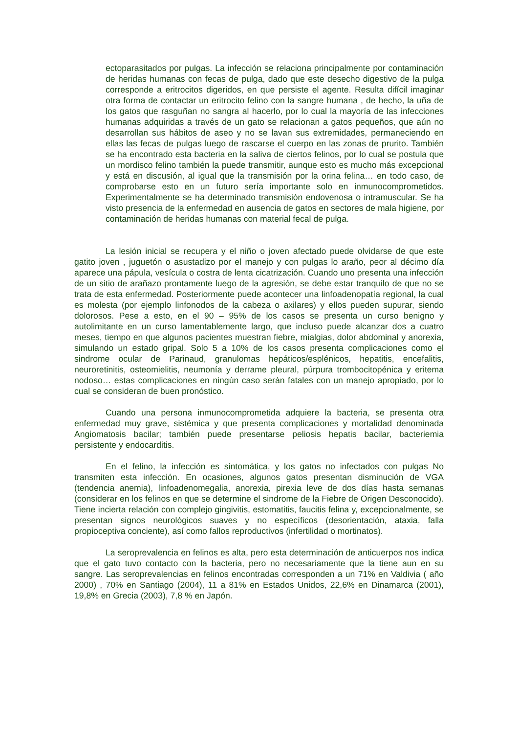ectoparasitados por pulgas. La infección se relaciona principalmente por contaminación de heridas humanas con fecas de pulga, dado que este desecho digestivo de la pulga corresponde a eritrocitos digeridos, en que persiste el agente. Resulta difícil imaginar otra forma de contactar un eritrocito felino con la sangre humana , de hecho, la uña de los gatos que rasguñan no sangra al hacerlo, por lo cual la mayoría de las infecciones humanas adquiridas a través de un gato se relacionan a gatos pequeños, que aún no desarrollan sus hábitos de aseo y no se lavan sus extremidades, permaneciendo en ellas las fecas de pulgas luego de rascarse el cuerpo en las zonas de prurito. También se ha encontrado esta bacteria en la saliva de ciertos felinos, por lo cual se postula que un mordisco felino también la puede transmitir, aunque esto es mucho más excepcional y está en discusión, al igual que la transmisión por la orina felina… en todo caso, de comprobarse esto en un futuro sería importante solo en inmunocomprometidos. Experimentalmente se ha determinado transmisión endovenosa o intramuscular. Se ha visto presencia de la enfermedad en ausencia de gatos en sectores de mala higiene, por contaminación de heridas humanas con material fecal de pulga.
La lesión inicial se recupera y el niño o joven afectado puede olvidarse de que este gatito joven , juguetón o asustadizo por el manejo y con pulgas lo araño, peor al décimo día aparece una pápula, vesícula o costra de lenta cicatrización. Cuando uno presenta una infección de un sitio de arañazo prontamente luego de la agresión, se debe estar tranquilo de que no se trata de esta enfermedad. Posteriormente puede acontecer una linfoadenopatía regional, la cual es molesta (por ejemplo linfonodos de la cabeza o axilares) y ellos pueden supurar, siendo dolorosos. Pese a esto, en el 90 – 95% de los casos se presenta un curso benigno y autolimitante en un curso lamentablemente largo, que incluso puede alcanzar dos a cuatro meses, tiempo en que algunos pacientes muestran fiebre, mialgias, dolor abdominal y anorexia, simulando un estado gripal. Solo 5 a 10% de los casos presenta complicaciones como el sindrome ocular de Parinaud, granulomas hepáticos/esplénicos, hepatitis, encefalitis, neuroretinitis, osteomielitis, neumonía y derrame pleural, púrpura trombocitopénica y eritema nodoso… estas complicaciones en ningún caso serán fatales con un manejo apropiado, por lo cual se consideran de buen pronóstico.
Cuando una persona inmunocomprometida adquiere la bacteria, se presenta otra enfermedad muy grave, sistémica y que presenta complicaciones y mortalidad denominada Angiomatosis bacilar; también puede presentarse peliosis hepatis bacilar, bacteriemia persistente y endocarditis.
En el felino, la infección es sintomática, y los gatos no infectados con pulgas No transmiten esta infección. En ocasiones, algunos gatos presentan disminución de VGA (tendencia anemia), linfoadenomegalia, anorexia, pirexia leve de dos días hasta semanas (considerar en los felinos en que se determine el sindrome de la Fiebre de Origen Desconocido). Tiene incierta relación con complejo gingivitis, estomatitis, faucitis felina y, excepcionalmente, se presentan signos neurológicos suaves y no específicos (desorientación, ataxia, falla propioceptiva conciente), así como fallos reproductivos (infertilidad o mortinatos).
La seroprevalencia en felinos es alta, pero esta determinación de anticuerpos nos indica que el gato tuvo contacto con la bacteria, pero no necesariamente que la tiene aun en su sangre. Las seroprevalencias en felinos encontradas corresponden a un 71% en Valdivia ( año 2000) , 70% en Santiago (2004), 11 a 81% en Estados Unidos, 22,6% en Dinamarca (2001), 19,8% en Grecia (2003), 7,8 % en Japón.